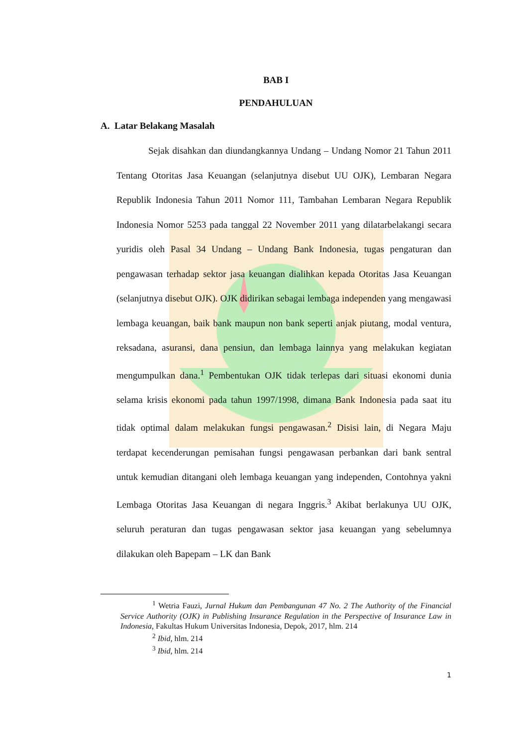BAB I
PENDAHULUAN
A. Latar Belakang Masalah
Sejak disahkan dan diundangkannya Undang – Undang Nomor 21 Tahun 2011 Tentang Otoritas Jasa Keuangan (selanjutnya disebut UU OJK), Lembaran Negara Republik Indonesia Tahun 2011 Nomor 111, Tambahan Lembaran Negara Republik Indonesia Nomor 5253 pada tanggal 22 November 2011 yang dilatarbelakangi secara yuridis oleh Pasal 34 Undang – Undang Bank Indonesia, tugas pengaturan dan pengawasan terhadap sektor jasa keuangan dialihkan kepada Otoritas Jasa Keuangan (selanjutnya disebut OJK). OJK didirikan sebagai lembaga independen yang mengawasi lembaga keuangan, baik bank maupun non bank seperti anjak piutang, modal ventura, reksadana, asuransi, dana pensiun, dan lembaga lainnya yang melakukan kegiatan mengumpulkan dana.<sup>1</sup> Pembentukan OJK tidak terlepas dari situasi ekonomi dunia selama krisis ekonomi pada tahun 1997/1998, dimana Bank Indonesia pada saat itu tidak optimal dalam melakukan fungsi pengawasan.<sup>2</sup> Disisi lain, di Negara Maju terdapat kecenderungan pemisahan fungsi pengawasan perbankan dari bank sentral untuk kemudian ditangani oleh lembaga keuangan yang independen, Contohnya yakni Lembaga Otoritas Jasa Keuangan di negara Inggris.<sup>3</sup> Akibat berlakunya UU OJK, seluruh peraturan dan tugas pengawasan sektor jasa keuangan yang sebelumnya dilakukan oleh Bapepam – LK dan Bank
<sup>1</sup> Wetria Fauzi, Jurnal Hukum dan Pembangunan 47 No. 2 The Authority of the Financial Service Authority (OJK) in Publishing Insurance Regulation in the Perspective of Insurance Law in Indonesia, Fakultas Hukum Universitas Indonesia, Depok, 2017, hlm. 214
<sup>2</sup> Ibid, hlm. 214
<sup>3</sup> Ibid, hlm. 214
1